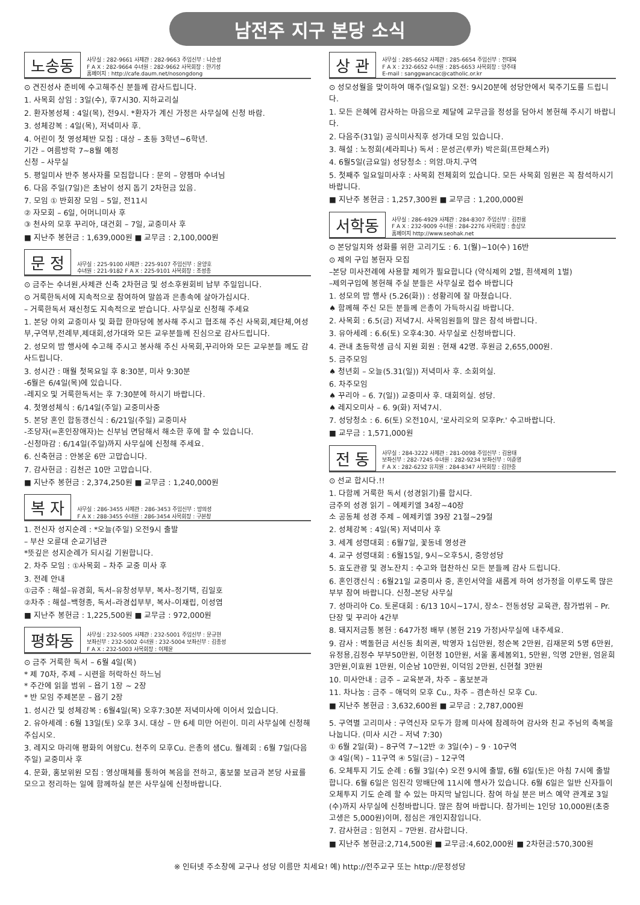남전주 지구 본당 소식
노송동
사무실 : 282-9661 사제관 : 282-9663 주임신부 : 나순성
F A X : 282-9664 수녀원 : 282-9662 사목회장 : 한기성
홈페이지 : http://cafe.daum.net/nosongdong
⊙ 견진성사 준비에 수고해주신 분들께 감사드립니다.
1. 사목회 상임 : 3일(수), 후7시30. 지하교리실
2. 환자봉성체 : 4일(목), 전9시. *환자가 계신 가정은 사무실에 신청 바람.
3. 성체강복 : 4일(목), 저녁미사 후.
4. 어린이 첫 영성체반 모집 : 대상 – 초등 3학년~6학년.
기간 – 여름방학 7~8월 예정
신청 – 사무실
5. 평일미사 반주 봉사자를 모집합니다 : 문의 – 양젬마 수녀님
6. 다음 주일(7일)은 초남이 성지 돕기 2차헌금 있음.
7. 모임 ① 반회장 모임 – 5일, 전11시
② 자모회 – 6일, 어머니미사 후
③ 천사의 모후 꾸리아, 대건회 – 7일, 교중미사 후
■ 지난주 봉헌금 : 1,639,000원 ■ 교무금 : 2,100,000원
문 정
사무실 : 225-9100 사제관 : 225-9107 주임신부 : 윤양호
수녀원 : 221-9182 F A X : 225-9101 사목회장 : 조성종
⊙ 금주는 수녀원,사제관 신축 2차헌금 및 성소후원회비 납부 주일입니다.
⊙ 거룩한독서에 지속적으로 참여하여 말씀과 은총속에 살아가십시다.
– 거룩한독서 재신청도 지속적으로 받습니다. 사무실로 신청해 주세요
1. 본당 야외 교중미사 및 화합 한마당에 봉사해 주시고 협조해 주신 사목회,제단체,여성부,구역부,전례부,제대회,성가대와 모든 교우분들께 진심으로 감사드립니다.
2. 성모의 밤 행사에 수고해 주시고 봉사해 주신 사목회,꾸리아와 모든 교우분들 께도 감사드립니다.
3. 성시간 : 매월 첫목요일 후 8:30분, 미사 9:30분
-6월은 6/4일(목)에 있습니다.
-레지오 및 거룩한독서는 후 7:30분에 하시기 바랍니다.
4. 첫영성체식 : 6/14일(주일) 교중미사중
5. 본당 혼인 합동갱신식 : 6/21일(주일) 교중미사
-조당자(=혼인장애자)는 신부님 면담해서 해소한 후에 할 수 있습니다.
-신청마감 : 6/14일(주일)까지 사무실에 신청해 주세요.
6. 신축헌금 : 안봉운 6만 고맙습니다.
7. 감사헌금 : 김천곤 10만 고맙습니다.
■ 지난주 봉헌금 : 2,374,250원 ■ 교무금 : 1,240,000원
복 자
사무실 : 286-3455 사제관 : 286-3453 주임신부 : 방의성
F A X : 288-3455 수녀원 : 286-3454 사목회장 : 구본창
1. 전신자 성지순례 : *오늘(주일) 오전9시 출발
– 부산 오륜대 순교기념관
*뜻깊은 성지순례가 되시길 기원합니다.
2. 차주 모임 : ①사목회 – 차주 교중 미사 후
3. 전례 안내
①금주 : 해설–유경희, 독서–유창성부부, 복사–정기택, 김일호
②차주 : 해설–백형종, 독서–라경섭부부, 복사–이재립, 이성엽
■ 지난주 봉헌금 : 1,225,500원 ■ 교무금 : 972,000원
평화동
사무실 : 232-5005 사제관 : 232-5001 주임신부 : 문규현
보좌신부 : 232-5002 수녀원 : 232-5004 보좌신부 : 김종성
F A X : 232-5003 사목회장 : 이제윤
⊙ 금주 거룩한 독서 – 6월 4일(목)
* 제 70차, 주제 – 시련을 허락하신 하느님
* 주간에 읽을 범위 – 욥기 1장 ~ 2장
* 반 모임 주제본문 – 욥기 2장
1. 성시간 및 성체강복 : 6월4일(목) 오후7:30분 저녁미사에 이어서 있습니다.
2. 유아세례 : 6월 13일(토) 오후 3시. 대상 – 만 6세 미만 어린이. 미리 사무실에 신청해 주십시오.
3. 레지오 마리애 평화의 여왕Cu. 천주의 모후Cu. 은총의 샘Cu. 월례회 : 6월 7일(다음주일) 교중미사 후
4. 문화, 홍보위원 모집 : 영상매체를 통하여 복음을 전하고, 홍보물 보급과 본당 사료를 모으고 정리하는 일에 함께하실 분은 사무실에 신청바랍니다.
상 관
사무실 : 285-6652 사제관 : 285-6654 주임신부 : 전대복
F A X : 232-6652 수녀원 : 285-6653 사목회장 : 양주태
E-mail : sanggwancac@catholic.or.kr
⊙ 성모성월을 맞이하여 매주(일요일) 오전: 9시20분에 성당안에서 묵주기도를 드립니다.
1. 모든 은혜에 감사하는 마음으로 제달에 교무금을 정성을 담아서 봉헌해 주시기 바랍니다.
2. 다음주(31일) 공식미사직후 성가대 모임 있습니다.
3. 해설 : 노정희(세라피나) 독서 : 문성곤(루카) 박은희(프란체스카)
4. 6월5일(금요일) 성당청소 : 의암.마치.구역
5. 첫째주 일요일미사후 : 사목회 전체회의 있습니다. 모든 사목회 임원은 꼭 참석하시기 바랍니다.
■ 지난주 봉헌금 : 1,257,300원 ■ 교무금 : 1,200,000원
서학동
사무실 : 286-4929 사제관 : 284-8307 주임신부 : 김진룡
F A X : 232-9009 수녀원 : 284-2276 사목회장 : 송상모
홈페이지 http://www.seohak.net
⊙ 본당일치와 성화를 위한 고리기도 : 6. 1(월)~10(수) 16반
⊙ 제의 구입 봉헌자 모집
–본당 미사전례에 사용할 제의가 필요합니다 (약식제의 2벌, 흰색제의 1벌)
–제의구입에 봉헌해 주실 분들은 사무실로 접수 바랍니다
1. 성모의 밤 행사 (5.26(화)) : 성황리에 잘 마쳤습니다.
♠ 함께해 주신 모든 분들께 은총이 가득하시길 바랍니다.
2. 사목회 : 6.5(금) 저녁7시. 사목임원들의 많은 참석 바랍니다.
3. 유아세례 : 6.6(토) 오후4:30. 사무실로 신청바랍니다.
4. 관내 초등학생 급식 지원 회원 : 현재 42명. 후원금 2,655,000원.
5. 금주모임
♠ 청년회 – 오늘(5.31(일)) 저녁미사 후. 소회의실.
6. 차주모임
♠ 꾸리아 – 6. 7(일)) 교중미사 후. 대회의실. 성당.
♠ 레지오미사 – 6. 9(화) 저녁7시.
7. 성당청소 : 6. 6(토) 오전10시, '로사리오의 모후Pr.' 수고바랍니다.
■ 교무금 : 1,571,000원
전 동
사무실 : 284-3222 사제관 : 281-0098 주임신부 : 김용태
보좌신부 : 282-7245 수녀원 : 282-9234 보좌신부 : 이준영
F A X : 282-6232 유치원 : 284-8347 사목회장 : 김한중
⊙ 선교 합시다.!!
1. 다함께 거룩한 독서 (성경읽기)를 합시다.
금주의 성경 읽기 – 에제키엘 34장~40장
소 공동체 성경 주제 – 에제키엘 39장 21절~29절
2. 성체강복 : 4일(목) 저녁미사 후
3. 세계 성령대회 : 6월7일, 꽃동네 영성관
4. 교구 성령대회 : 6월15일, 9시~오후5시, 중앙성당
5. 효도관광 및 경노잔치 : 수고와 협찬하신 모든 분들께 감사 드립니다.
6. 혼인갱신식 : 6월21일 교중미사 중, 혼인서약을 새롭게 하여 성가정을 이루도록 많은 부부 참여 바랍니다. 신청–본당 사무실
7. 성마리아 Co. 토론대회 : 6/13 10시~17시, 장소– 전동성당 교육관, 참가범위 – Pr. 단장 및 꾸리아 4간부
8. 돼지저금통 봉헌 : 647가정 배부 (봉헌 219 가정)사무실에 내주세요.
9. 감사 : 벽돌헌금 서신동 최의권, 박영자 1십만원, 정순복 2만원, 김재문외 5명 6만원, 유정용,김정수 부부50만원, 이현정 10만원, 서울 홍세봄외1, 5만원, 익명 2만원, 엄윤희 3만원,이효원 1만원, 이순남 10만원, 이덕임 2만원, 신현철 3만원
10. 미사안내 : 금주 – 교육분과, 차주 – 홍보분과
11. 차나눔 : 금주 – 애덕의 모후 Cu., 차주 – 겸손하신 모후 Cu.
■ 지난주 봉헌금 : 3,632,600원 ■ 교무금 : 2,787,000원
5. 구역별 고리미사 : 구역신자 모두가 함께 미사에 참례하여 감사와 친교 주님의 축복을 나눕니다. (미사 시간 – 저녁 7:30)
① 6월 2일(화) – 8구역 7~12반 ② 3일(수) – 9 · 10구역
③ 4일(목) – 11구역 ④ 5일(금) – 12구역
6. 오체투지 기도 순례 : 6월 3일(수) 오전 9시에 출발, 6월 6일(토)은 아침 7시에 출발합니다. 6월 6일은 임진각 망배단에 11시에 행사가 있습니다. 6월 6일은 일반 신자들이 오체투지 기도 순례 할 수 있는 마지막 날입니다. 참여 하실 분은 버스 예약 관계로 3일(수)까지 사무실에 신청바랍니다. 많은 참여 바랍니다. 참가비는 1인당 10,000원(초중고생은 5,000원)이며, 점심은 개인지참입니다.
7. 감사헌금 : 임현지 – 7만원. 감사합니다.
■ 지난주 봉헌금:2,714,500원 ■ 교무금:4,602,000원 ■ 2차헌금:570,300원
※ 인터넷 주소창에 교구나 성당 이름만 치세요! 예) http://전주교구 또는 http://문정성당